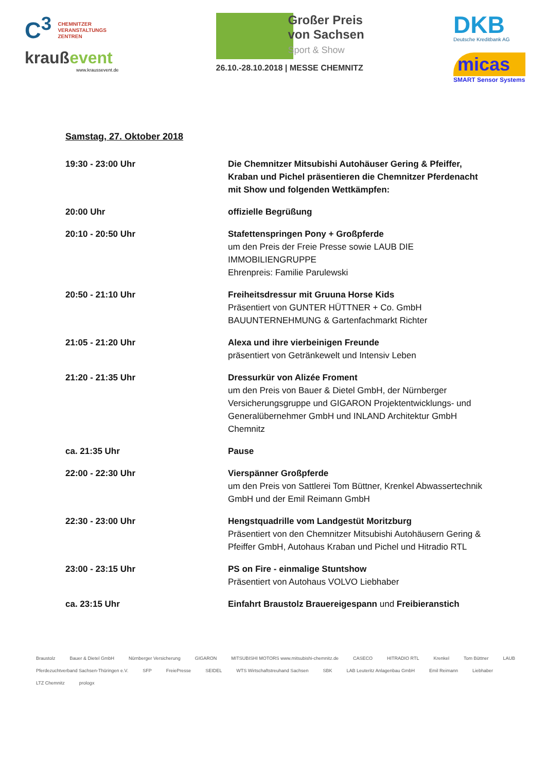C<sup>3</sup> CHEMNITZER
VERANSTALTUNGS
ZENTREN
kraußevent
www.kraussevent.de
Großer Preis
von Sachsen
Sport & Show
26.10.-28.10.2018 | MESSE CHEMNITZ
DKB
Deutsche Kreditbank AG
micas
SMART Sensor Systems
Samstag, 27. Oktober 2018
| 19:30 - 23:00 Uhr | Die Chemnitzer Mitsubishi Autohäuser Gering & Pfeiffer, Kraban und Pichel präsentieren die Chemnitzer Pferdenacht mit Show und folgenden Wettkämpfen: |
| 20:00 Uhr | offizielle Begrüßung |
| 20:10 - 20:50 Uhr | Stafettenspringen Pony + Großpferde um den Preis der Freie Presse sowie LAUB DIE IMMOBILIENGRUPPE Ehrenpreis: Familie Parulewski |
| 20:50 - 21:10 Uhr | Freiheitsdressur mit Gruuna Horse Kids Präsentiert von GUNTER HÜTTNER + Co. GmbH BAUUNTERNEHMUNG & Gartenfachmarkt Richter |
| 21:05 - 21:20 Uhr | Alexa und ihre vierbeinigen Freunde präsentiert von Getränkewelt und Intensiv Leben |
| 21:20 - 21:35 Uhr | Dressurkür von Alizée Froment um den Preis von Bauer & Dietel GmbH, der Nürnberger Versicherungsgruppe und GIGARON Projektentwicklungs- und Generalübernehmer GmbH und INLAND Architektur GmbH Chemnitz |
| ca. 21:35 Uhr | Pause |
| 22:00 - 22:30 Uhr | Vierspänner Großpferde um den Preis von Sattlerei Tom Büttner, Krenkel Abwassertechnik GmbH und der Emil Reimann GmbH |
| 22:30 - 23:00 Uhr | Hengstquadrille vom Landgestüt Moritzburg Präsentiert von den Chemnitzer Mitsubishi Autohäusern Gering & Pfeiffer GmbH, Autohaus Kraban und Pichel und Hitradio RTL |
| 23:00 - 23:15 Uhr | PS on Fire - einmalige Stuntshow Präsentiert von Autohaus VOLVO Liebhaber |
| ca. 23:15 Uhr | Einfahrt Braustolz Brauereigespann und Freibieranstich |
Braustolz Bauer & Dietel GmbH Nürnberger Versicherung GIGARON MITSUBISHI MOTORS www.mitsubishi-chemnitz.de CASECO HITRADIO RTL Krenkel Tom Büttner LAUB Pferdezuchtverband Sachsen-Thüringen e.V. SFP FreiePresse SEIDEL WTS Wirtschaftstreuhand Sachsen SBK LAB Leuteritz Anlagenbau GmbH Emil Reimann Liebhaber LTZ Chemnitz prologx